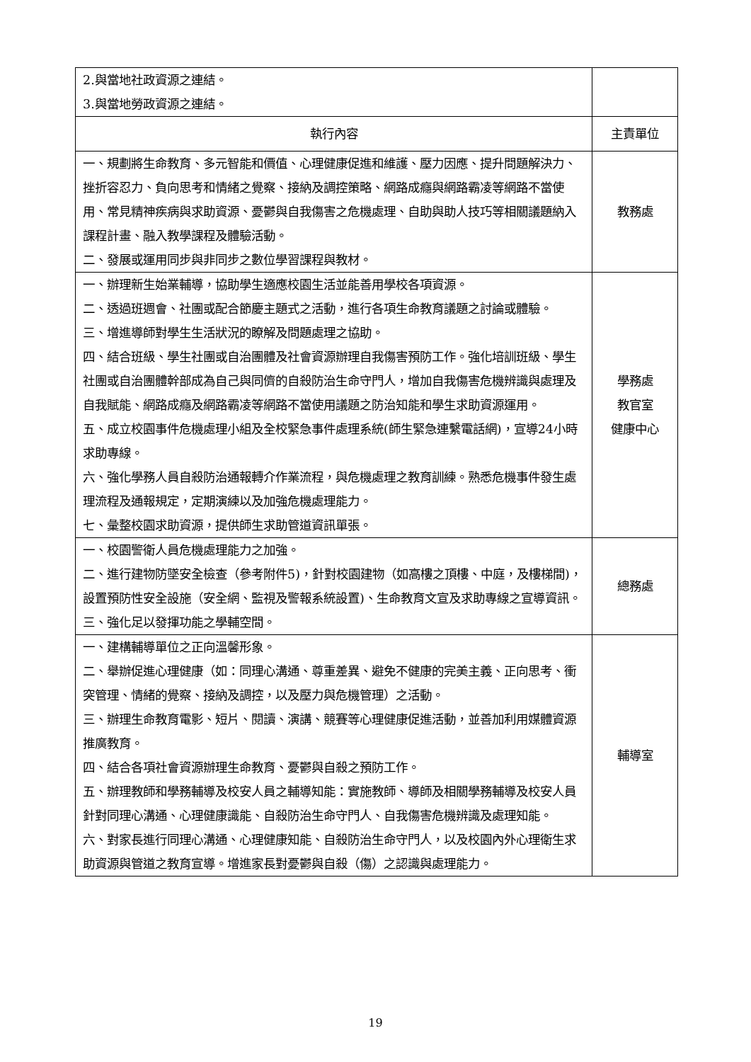| 2.與當地社政資源之連結。 3.與當地勞政資源之連結。 | |
| 執行內容 | 主責單位 |
| 一、規劃將生命教育、多元智能和價值、心理健康促進和維護、壓力因應、提升問題解決力、挫折容忍力、負向思考和情緒之覺察、接納及調控策略、網路成癮與網路霸凌等網路不當使用、常見精神疾病與求助資源、憂鬱與自我傷害之危機處理、自助與助人技巧等相關議題納入課程計畫、融入教學課程及體驗活動。 二、發展或運用同步與非同步之數位學習課程與教材。 | 教務處 |
| 一、辦理新生始業輔導，協助學生適應校園生活並能善用學校各項資源。 二、透過班週會、社團或配合節慶主題式之活動，進行各項生命教育議題之討論或體驗。 三、增進導師對學生生活狀況的瞭解及問題處理之協助。 四、結合班級、學生社團或自治團體及社會資源辦理自我傷害預防工作。強化培訓班級、學生社團或自治團體幹部成為自己與同儕的自殺防治生命守門人，增加自我傷害危機辨識與處理及自我賦能、網路成癮及網路霸凌等網路不當使用議題之防治知能和學生求助資源運用。 五、成立校園事件危機處理小組及全校緊急事件處理系統(師生緊急連繫電話網)，宣導24小時求助專線。 六、強化學務人員自殺防治通報轉介作業流程，與危機處理之教育訓練。熟悉危機事件發生處理流程及通報規定，定期演練以及加強危機處理能力。 七、彙整校園求助資源，提供師生求助管道資訊單張。 | 學務處 教官室 健康中心 |
| 一、校園警衛人員危機處理能力之加強。 二、進行建物防墜安全檢查（參考附件5)，針對校園建物（如高樓之頂樓、中庭，及樓梯間)，設置預防性安全設施（安全網、監視及警報系統設置)、生命教育文宣及求助專線之宣導資訊。 三、強化足以發揮功能之學輔空間。 | 總務處 |
| 一、建構輔導單位之正向溫馨形象。 二、舉辦促進心理健康（如：同理心溝通、尊重差異、避免不健康的完美主義、正向思考、衝突管理、情緒的覺察、接納及調控，以及壓力與危機管理）之活動。 三、辦理生命教育電影、短片、閱讀、演講、競賽等心理健康促進活動，並善加利用媒體資源推廣教育。 四、結合各項社會資源辦理生命教育、憂鬱與自殺之預防工作。 五、辦理教師和學務輔導及校安人員之輔導知能：實施教師、導師及相關學務輔導及校安人員針對同理心溝通、心理健康識能、自殺防治生命守門人、自我傷害危機辨識及處理知能。 六、對家長進行同理心溝通、心理健康知能、自殺防治生命守門人，以及校園內外心理衛生求助資源與管道之教育宣導。增進家長對憂鬱與自殺（傷）之認識與處理能力。 | 輔導室 |
19